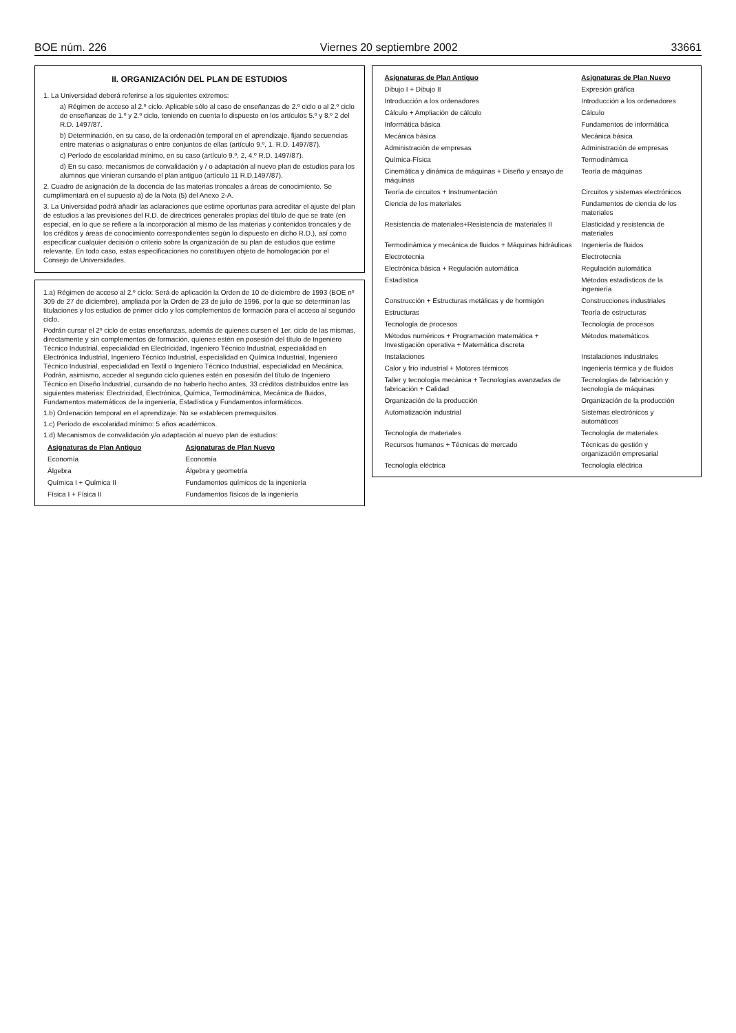BOE núm. 226 Viernes 20 septiembre 2002 33661
II. ORGANIZACIÓN DEL PLAN DE ESTUDIOS
1. La Universidad deberá referirse a los siguientes extremos:
a) Régimen de acceso al 2.º ciclo. Aplicable sólo al caso de enseñanzas de 2.º ciclo o al 2.º ciclo de enseñanzas de 1.º y 2.º ciclo, teniendo en cuenta lo dispuesto en los artículos 5.º y 8.º 2 del R.D. 1497/87.
b) Determinación, en su caso, de la ordenación temporal en el aprendizaje, fijando secuencias entre materias o asignaturas o entre conjuntos de ellas (artículo 9.º, 1. R.D. 1497/87).
c) Período de escolaridad mínimo, en su caso (artículo 9.º, 2, 4.º R.D. 1497/87).
d) En su caso, mecanismos de convalidación y / o adaptación al nuevo plan de estudios para los alumnos que vinieran cursando el plan antiguo (artículo 11 R.D.1497/87).
2. Cuadro de asignación de la docencia de las materias troncales a áreas de conocimiento. Se cumplimentará en el supuesto a) de la Nota (5) del Anexo 2-A.
3. La Universidad podrá añadir las aclaraciones que estime oportunas para acreditar el ajuste del plan de estudios a las previsiones del R.D. de directrices generales propias del título de que se trate (en especial, en lo que se refiere a la incorporación al mismo de las materias y contenidos troncales y de los créditos y áreas de conocimiento correspondientes según lo dispuesto en dicho R.D.), así como especificar cualquier decisión o criterio sobre la organización de su plan de estudios que estime relevante. En todo caso, estas especificaciones no constituyen objeto de homologación por el Consejo de Universidades.
1.a) Régimen de acceso al 2.º ciclo: Será de aplicación la Orden de 10 de diciembre de 1993 (BOE nº 309 de 27 de diciembre), ampliada por la Orden de 23 de julio de 1996, por la que se determinan las titulaciones y los estudios de primer ciclo y los complementos de formación para el acceso al segundo ciclo.
Podrán cursar el 2º ciclo de estas enseñanzas, además de quienes cursen el 1er. ciclo de las mismas, directamente y sin complementos de formación, quienes estén en posesión del título de Ingeniero Técnico Industrial, especialidad en Electricidad, Ingeniero Técnico Industrial, especialidad en Electrónica Industrial, Ingeniero Técnico Industrial, especialidad en Química Industrial, Ingeniero Técnico Industrial, especialidad en Textil o Ingeniero Técnico Industrial, especialidad en Mecánica. Podrán, asimismo, acceder al segundo ciclo quienes estén en posesión del título de Ingeniero Técnico en Diseño Industrial, cursando de no haberlo hecho antes, 33 créditos distribuidos entre las siguientes materias: Electricidad, Electrónica, Química, Termodinámica, Mecánica de fluidos, Fundamentos matemáticos de la ingeniería, Estadística y Fundamentos informáticos.
1.b) Ordenación temporal en el aprendizaje. No se establecen prerrequisitos.
1.c) Período de escolaridad mínimo: 5 años académicos.
1.d) Mecanismos de convalidación y/o adaptación al nuevo plan de estudios:
| Asignaturas de Plan Antiguo | Asignaturas de Plan Nuevo |
| --- | --- |
| Economía | Economía |
| Álgebra | Álgebra y geometría |
| Química I + Química II | Fundamentos químicos de la ingeniería |
| Física I + Física II | Fundamentos físicos de la ingeniería |
| Asignaturas de Plan Antiguo | Asignaturas de Plan Nuevo |
| --- | --- |
| Dibujo I + Dibujo II | Expresión gráfica |
| Introducción a los ordenadores | Introducción a los ordenadores |
| Cálculo + Ampliación de cálculo | Cálculo |
| Informática básica | Fundamentos de informática |
| Mecánica básica | Mecánica básica |
| Administración de empresas | Administración de empresas |
| Química-Física | Termodinámica |
| Cinemática y dinámica de máquinas + Diseño y ensayo de máquinas | Teoría de máquinas |
| Teoría de circuitos + Instrumentación | Circuitos y sistemas electrónicos |
| Ciencia de los materiales | Fundamentos de ciencia de los materiales |
| Resistencia de materiales+Resistencia de materiales II | Elasticidad y resistencia de materiales |
| Termodinámica y mecánica de fluidos + Máquinas hidráulicas | Ingeniería de fluidos |
| Electrotecnia | Electrotecnia |
| Electrónica básica + Regulación automática | Regulación automática |
| Estadística | Métodos estadísticos de la ingeniería |
| Construcción + Estructuras metálicas y de hormigón | Construcciones industriales |
| Estructuras | Teoría de estructuras |
| Tecnología de procesos | Tecnología de procesos |
| Métodos numéricos + Programación matemática + Investigación operativa + Matemática discreta | Métodos matemáticos |
| Instalaciones | Instalaciones industriales |
| Calor y frío industrial + Motores térmicos | Ingeniería térmica y de fluidos |
| Taller y tecnología mecánica + Tecnologías avanzadas de fabricación + Calidad | Tecnologías de fabricación y tecnología de máquinas |
| Organización de la producción | Organización de la producción |
| Automatización industrial | Sistemas electrónicos y automáticos |
| Tecnología de materiales | Tecnología de materiales |
| Recursos humanos + Técnicas de mercado | Técnicas de gestión y organización empresarial |
| Tecnología eléctrica | Tecnología eléctrica |